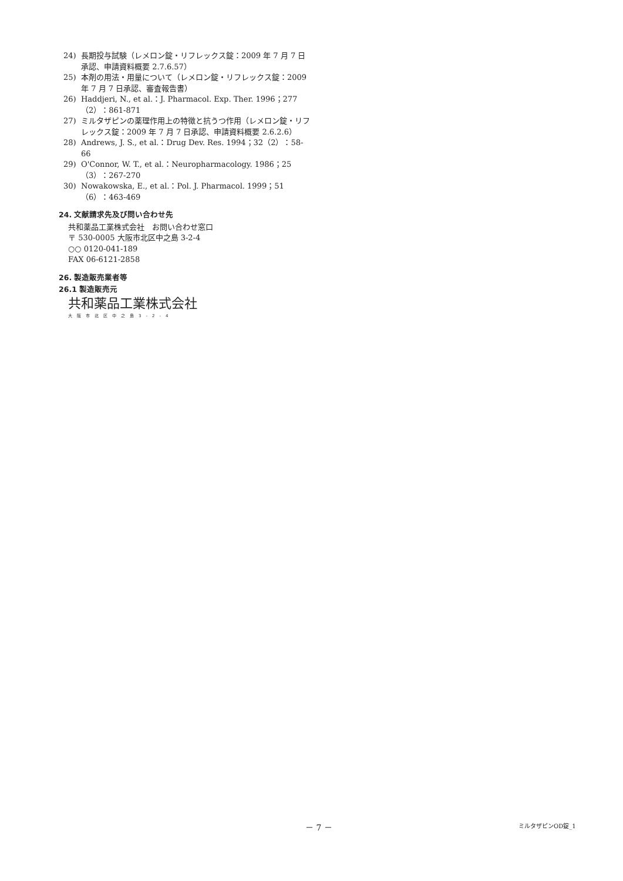24) 長期投与試験（レメロン錠・リフレックス錠：2009 年 7 月 7 日承認、申請資料概要 2.7.6.57）
25) 本剤の用法・用量について（レメロン錠・リフレックス錠：2009 年 7 月 7 日承認、審査報告書）
26) Haddjeri, N., et al.：J. Pharmacol. Exp. Ther. 1996；277（2）：861-871
27) ミルタザピンの薬理作用上の特徴と抗うつ作用（レメロン錠・リフレックス錠：2009 年 7 月 7 日承認、申請資料概要 2.6.2.6）
28) Andrews, J. S., et al.：Drug Dev. Res. 1994；32（2）：58-66
29) O'Connor, W. T., et al.：Neuropharmacology. 1986；25（3）：267-270
30) Nowakowska, E., et al.：Pol. J. Pharmacol. 1999；51（6）：463-469
24. 文献請求先及び問い合わせ先
共和薬品工業株式会社　お問い合わせ窓口
〒 530-0005 大阪市北区中之島 3-2-4
○○ 0120-041-189
FAX 06-6121-2858
26. 製造販売業者等
26.1 製造販売元
共和薬品工業株式会社
大阪市北区中之島3-2-4
－ 7 － ミルタザピンOD錠_1